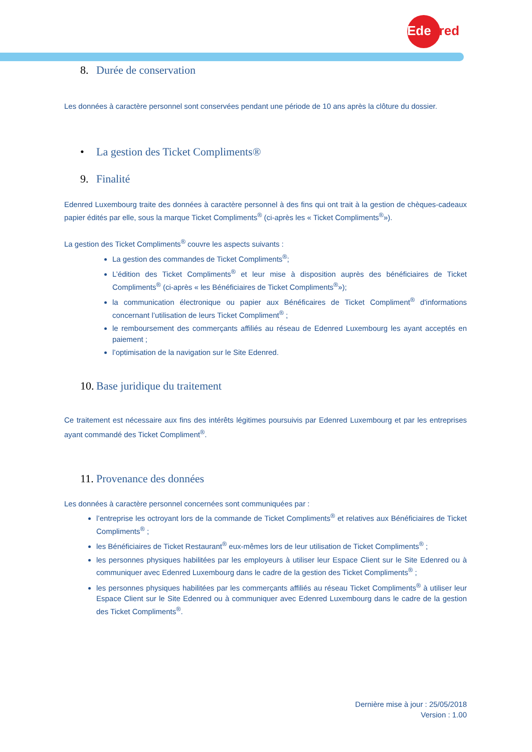Edenred
8. Durée de conservation
Les données à caractère personnel sont conservées pendant une période de 10 ans après la clôture du dossier.
• La gestion des Ticket Compliments®
9. Finalité
Edenred Luxembourg traite des données à caractère personnel à des fins qui ont trait à la gestion de chèques-cadeaux papier édités par elle, sous la marque Ticket Compliments<sup>®</sup> (ci-après les « Ticket Compliments<sup>®</sup>»).
La gestion des Ticket Compliments<sup>®</sup> couvre les aspects suivants :
La gestion des commandes de Ticket Compliments<sup>®</sup>;
L’édition des Ticket Compliments<sup>®</sup> et leur mise à disposition auprès des bénéficiaires de Ticket Compliments<sup>®</sup> (ci-après « les Bénéficiaires de Ticket Compliments<sup>®</sup>»);
la communication électronique ou papier aux Bénéficaires de Ticket Compliment<sup>®</sup> d'informations concernant l’utilisation de leurs Ticket Compliment<sup>®</sup> ;
le remboursement des commerçants affiliés au réseau de Edenred Luxembourg les ayant acceptés en paiement ;
l’optimisation de la navigation sur le Site Edenred.
10. Base juridique du traitement
Ce traitement est nécessaire aux fins des intérêts légitimes poursuivis par Edenred Luxembourg et par les entreprises ayant commandé des Ticket Compliment<sup>®</sup>.
11. Provenance des données
Les données à caractère personnel concernées sont communiquées par :
l’entreprise les octroyant lors de la commande de Ticket Compliments<sup>®</sup> et relatives aux Bénéficiaires de Ticket Compliments<sup>®</sup> ;
les Bénéficiaires de Ticket Restaurant<sup>®</sup> eux-mêmes lors de leur utilisation de Ticket Compliments<sup>®</sup> ;
les personnes physiques habilitées par les employeurs à utiliser leur Espace Client sur le Site Edenred ou à communiquer avec Edenred Luxembourg dans le cadre de la gestion des Ticket Compliments<sup>®</sup> ;
les personnes physiques habilitées par les commerçants affiliés au réseau Ticket Compliments<sup>®</sup> à utiliser leur Espace Client sur le Site Edenred ou à communiquer avec Edenred Luxembourg dans le cadre de la gestion des Ticket Compliments<sup>®</sup>.
Dernière mise à jour : 25/05/2018
Version : 1.00